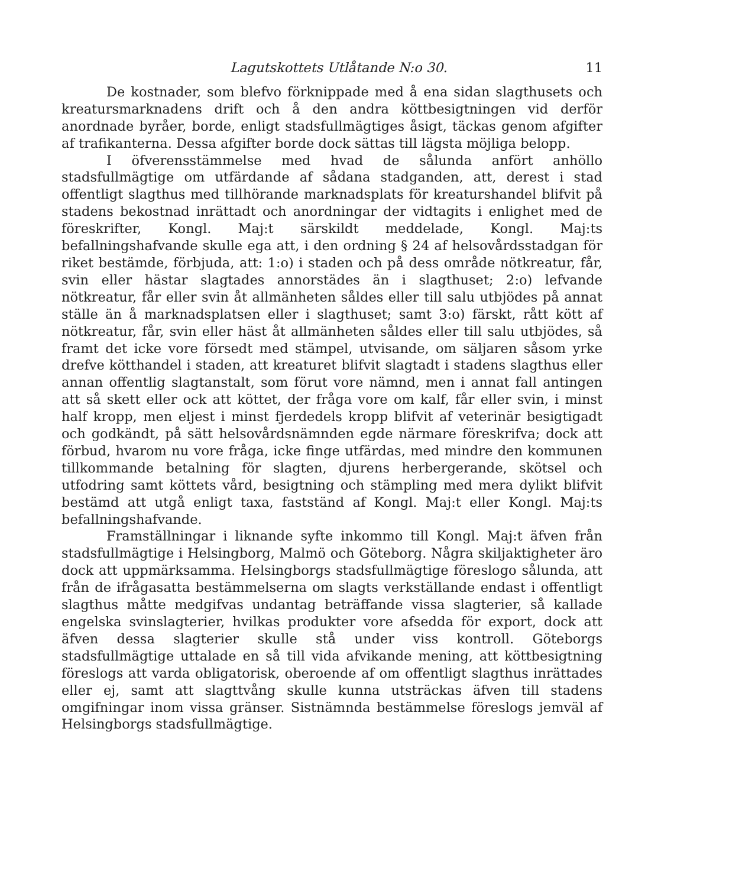Lagutskottets Utlåtande N:o 30. 11
De kostnader, som blefvo förknippade med å ena sidan slagthusets och kreatursmarknadens drift och å den andra köttbesigtningen vid derför anordnade byråer, borde, enligt stadsfullmägtiges åsigt, täckas genom afgifter af trafikanterna. Dessa afgifter borde dock sättas till lägsta möjliga belopp.
I öfverensstämmelse med hvad de sålunda anfört anhöllo stadsfullmägtige om utfärdande af sådana stadganden, att, derest i stad offentligt slagthus med tillhörande marknadsplats för kreatursh​andel blifvit på stadens bekostnad inrättadt och anordningar der vidtagits i enlighet med de föreskrifter, Kongl. Maj:t särskildt meddelade, Kongl. Maj:ts befallningshafvande skulle ega att, i den ordning § 24 af helsovårdsstadgan för riket bestämde, förbjuda, att: 1:o) i staden och på dess område nötkreatur, får, svin eller häst​ar slagtades annorstädes än i slagthuset; 2:o) lefvande nötkreatur, får eller svin åt allmänheten såldes eller till salu utbjödes på annat ställe än å marknadsplatsen eller i slagthuset; samt 3:o) färskt, rått kött af nötkreatur, får, svin eller häst åt allmänheten såldes eller till salu utbjödes, så framt det icke vore försedt med stämpel, utvisande, om säljaren såsom yrke drefve kötthandel i staden, att kreaturet blifvit slagtadt i stadens slagthus eller annan offentlig slagtanstalt, som förut vore nämnd, men i annat fall antingen att så skett eller ock att köttet, der fråga vore om kalf, får eller svin, i minst half kropp, men eljest i minst fjerdedels kropp blifvit af veterinär besigtigadt och godkändt, på sätt helsovårdsnämnden egde närmare föreskrifva; dock att förbud, hvarom nu vore fråga, icke finge utfärdas, med mindre den kommunen tillkommande betalning för slagten, djurens herbergerande, skötsel och utfodring samt köttets vård, besigtning och stämpling med mera dylikt blifvit bestämd att utgå enligt taxa, fastständ af Kongl. Maj:t eller Kongl. Maj:ts befallningshafvande.
Framställningar i liknande syfte inkommo till Kongl. Maj:t äfven från stadsfullmägtige i Helsingborg, Malmö och Göteborg. Några skiljaktigheter äro dock att uppmärksamma. Helsingborgs stadsfullmägtige föreslogo sålunda, att från de ifrågasatta bestämmelserna om slagts verkställande endast i offentligt slagthus måtte medgifvas undantag beträffande vissa slagterier, så kallade engelska svinslagterier, hvilkas produkter vore afsedda för export, dock att äfven dessa slagterier skulle stå under viss kontroll. Göteborgs stadsfullmägtige uttalade en så till vida afvikande mening, att köttbesigtning föreslogs att varda obligatorisk, oberoende af om offentligt slagthus inrättades eller ej, samt att slagttvång skulle kunna utsträckas äfven till stadens omgifningar inom vissa gränser. Sistnämnda bestämmelse föreslogs jemväl af Helsingborgs stadsfullmägtige.